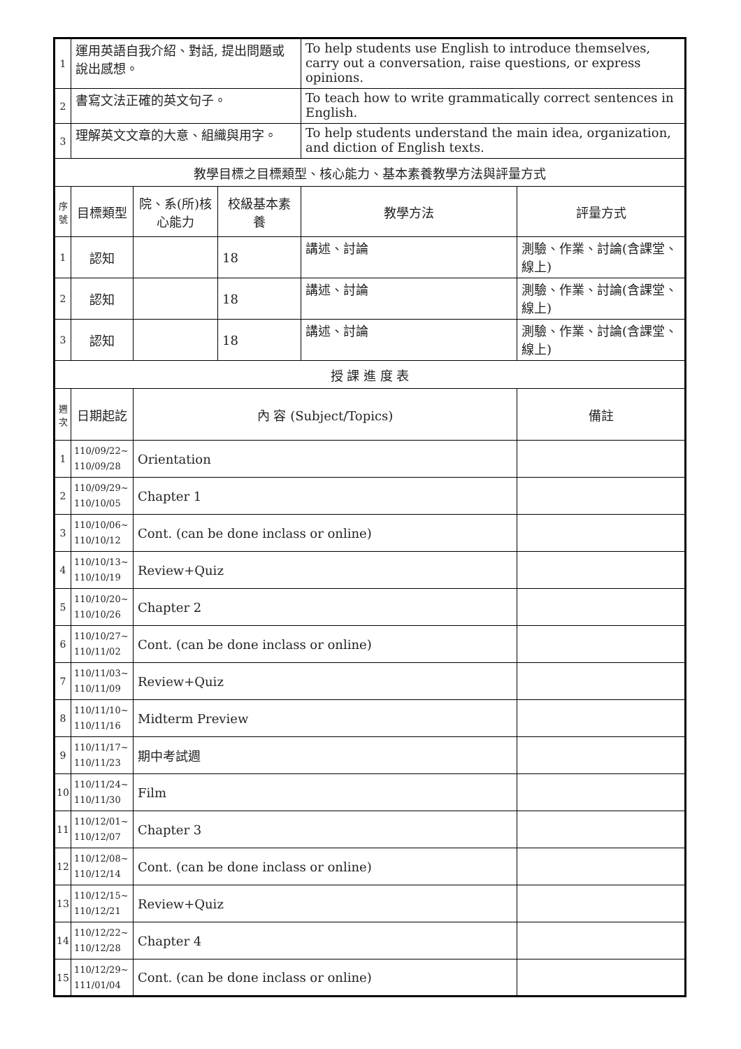| 1 | 運用英語自我介紹、對話, 提出問題或說出感想。 | | | To help students use English to introduce themselves, carry out a conversation, raise questions, or express opinions. | |
| 2 | 書寫文法正確的英文句子。 | | | To teach how to write grammatically correct sentences in English. | |
| 3 | 理解英文文章的大意、組織與用字。 | | | To help students understand the main idea, organization, and diction of English texts. | |
| 教學目標之目標類型、核心能力、基本素養教學方法與評量方式 | | | | | |
| 序號 | 目標類型 | 院、系(所)核心能力 | 校級基本素養 | 教學方法 | 評量方式 |
| 1 | 認知 | | 18 | 講述、討論 | 測驗、作業、討論(含課堂、線上) |
| 2 | 認知 | | 18 | 講述、討論 | 測驗、作業、討論(含課堂、線上) |
| 3 | 認知 | | 18 | 講述、討論 | 測驗、作業、討論(含課堂、線上) |
| 授 課 進 度 表 | | | | | |
| 週次 | 日期起訖 | 內 容 (Subject/Topics) | | | 備註 |
| 1 | 110/09/22~ 110/09/28 | Orientation | | | |
| 2 | 110/09/29~ 110/10/05 | Chapter 1 | | | |
| 3 | 110/10/06~ 110/10/12 | Cont. (can be done inclass or online) | | | |
| 4 | 110/10/13~ 110/10/19 | Review+Quiz | | | |
| 5 | 110/10/20~ 110/10/26 | Chapter 2 | | | |
| 6 | 110/10/27~ 110/11/02 | Cont. (can be done inclass or online) | | | |
| 7 | 110/11/03~ 110/11/09 | Review+Quiz | | | |
| 8 | 110/11/10~ 110/11/16 | Midterm Preview | | | |
| 9 | 110/11/17~ 110/11/23 | 期中考試週 | | | |
| 10 | 110/11/24~ 110/11/30 | Film | | | |
| 11 | 110/12/01~ 110/12/07 | Chapter 3 | | | |
| 12 | 110/12/08~ 110/12/14 | Cont. (can be done inclass or online) | | | |
| 13 | 110/12/15~ 110/12/21 | Review+Quiz | | | |
| 14 | 110/12/22~ 110/12/28 | Chapter 4 | | | |
| 15 | 110/12/29~ 111/01/04 | Cont. (can be done inclass or online) | | | |